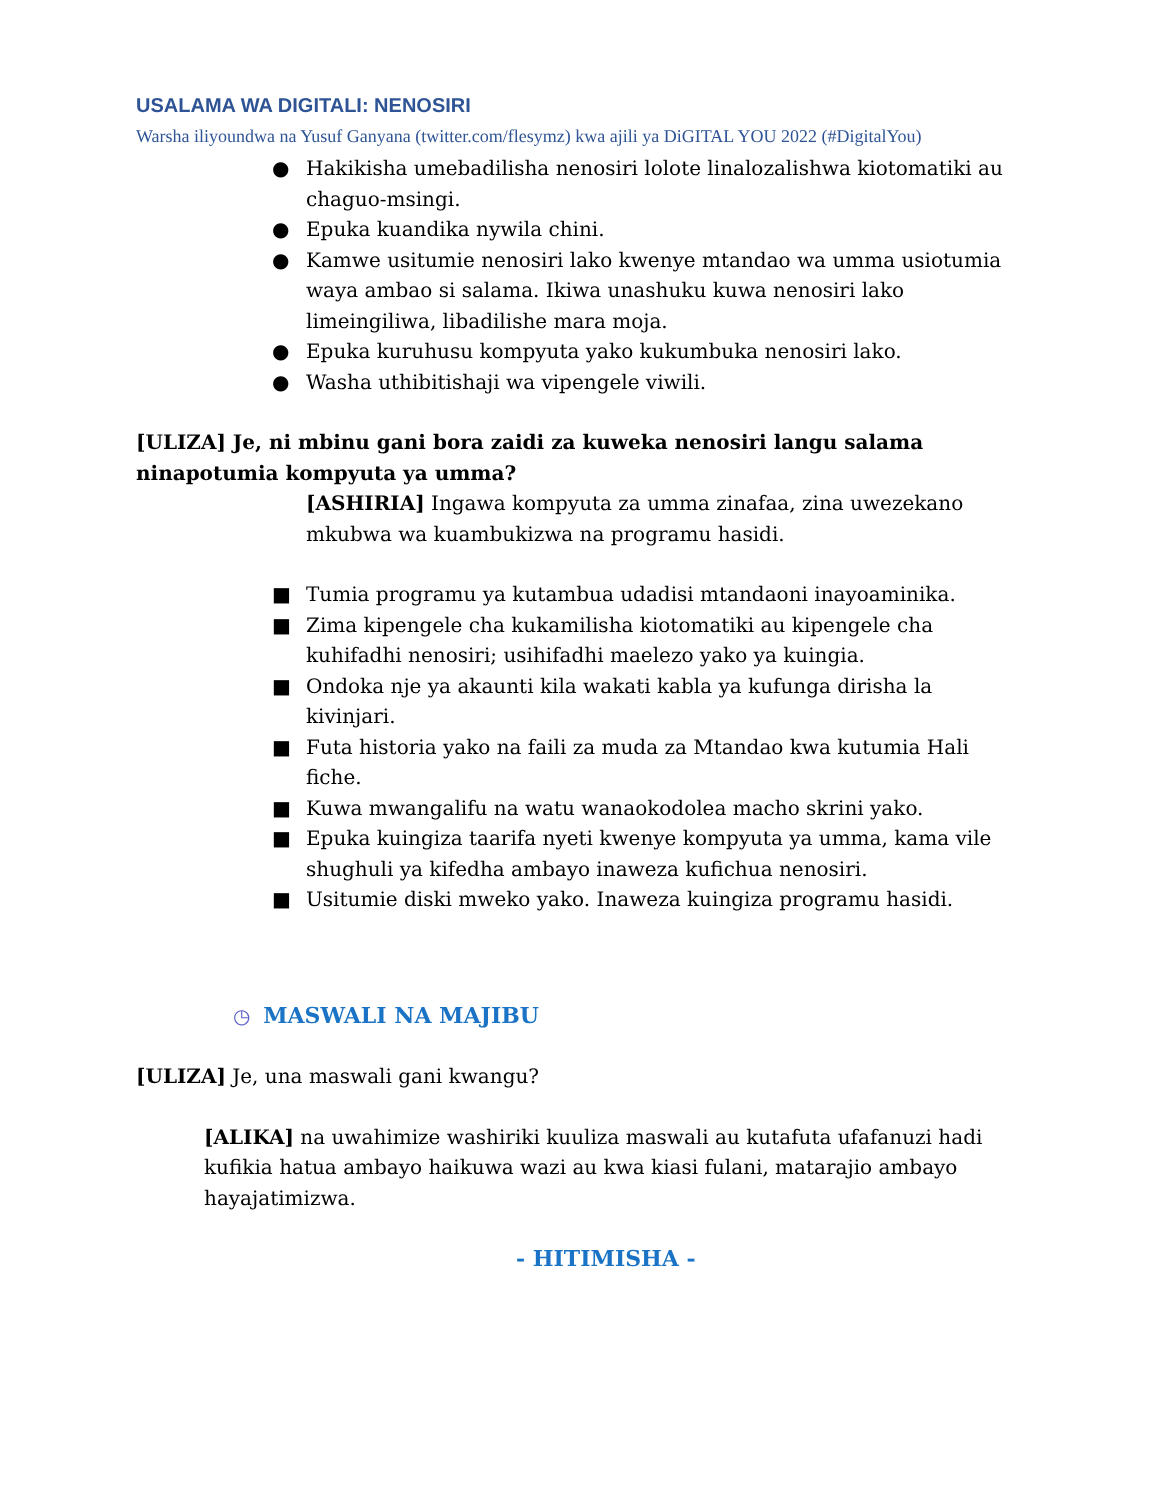USALAMA WA DIGITALI: NENOSIRI
Warsha iliyoundwa na Yusuf Ganyana (twitter.com/flesymz) kwa ajili ya DiGITAL YOU 2022 (#DigitalYou)
● Hakikisha umebadilisha nenosiri lolote linalozalishwa kiotomatiki au chaguo-msingi.
● Epuka kuandika nywila chini.
● Kamwe usitumie nenosiri lako kwenye mtandao wa umma usiotumia waya ambao si salama. Ikiwa unashuku kuwa nenosiri lako limeingiliwa, libadilishe mara moja.
● Epuka kuruhusu kompyuta yako kukumbuka nenosiri lako.
● Washa uthibitishaji wa vipengele viwili.
[ULIZA] Je, ni mbinu gani bora zaidi za kuweka nenosiri langu salama ninapotumia kompyuta ya umma?
[ASHIRIA] Ingawa kompyuta za umma zinafaa, zina uwezekano mkubwa wa kuambukizwa na programu hasidi.
■ Tumia programu ya kutambua udadisi mtandaoni inayoaminika.
■ Zima kipengele cha kukamilisha kiotomatiki au kipengele cha kuhifadhi nenosiri; usihifadhi maelezo yako ya kuingia.
■ Ondoka nje ya akaunti kila wakati kabla ya kufunga dirisha la kivinjari.
■ Futa historia yako na faili za muda za Mtandao kwa kutumia Hali fiche.
■ Kuwa mwangalifu na watu wanaokodolea macho skrini yako.
■ Epuka kuingiza taarifa nyeti kwenye kompyuta ya umma, kama vile shughuli ya kifedha ambayo inaweza kufichua nenosiri.
■ Usitumie diski mweko yako. Inaweza kuingiza programu hasidi.
◷ MASWALI NA MAJIBU
[ULIZA] Je, una maswali gani kwangu?
[ALIKA] na uwahimize washiriki kuuliza maswali au kutafuta ufafanuzi hadi kufikia hatua ambayo haikuwa wazi au kwa kiasi fulani, matarajio ambayo hayajatimizwa.
- HITIMISHA -